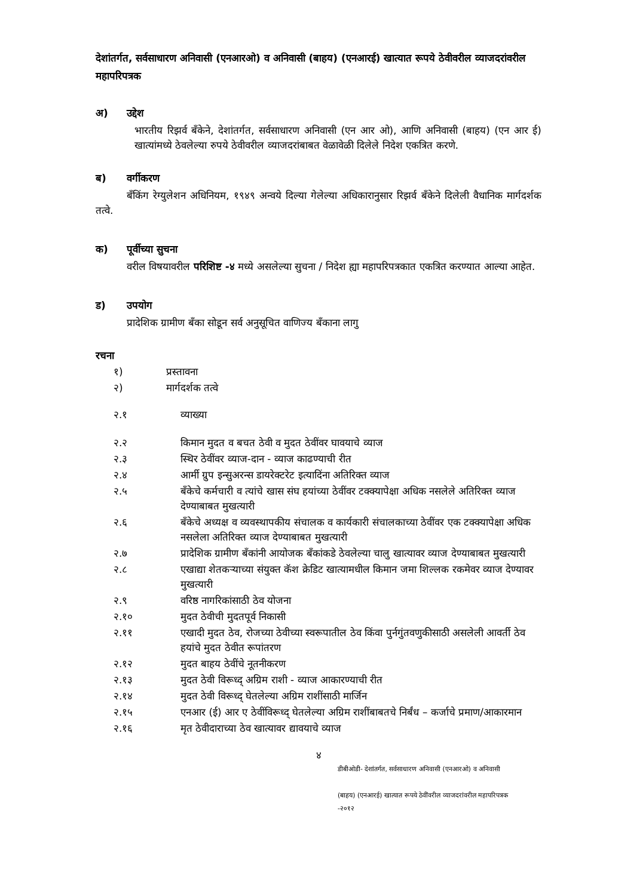देशांतर्गत, सर्वसाधारण अनिवासी (एनआरओ) व अनिवासी (बाहय) (एनआरई) खात्यात रूपये ठेवीवरील व्याजदरांवरील महापरिपत्रक
अ) उद्देश
भारतीय रिझर्व बँकेने, देशांतर्गत, सर्वसाधारण अनिवासी (एन आर ओ), आणि अनिवासी (बाहय) (एन आर ई) खात्यांमध्ये ठेवलेल्या रुपये ठेवीवरील व्याजदरांबाबत वेळावेळी दिलेले निदेश एकत्रित करणे.
ब) वर्गीकरण
बँकिंग रेग्युलेशन अधिनियम, १९४९ अन्वये दिल्या गेलेल्या अधिकारानुसार रिझर्व बँकेने दिलेली वैधानिक मार्गदर्शक तत्वे.
क) पूर्वीच्या सुचना
वरील विषयावरील परिशिष्ट -४ मध्ये असलेल्या सुचना / निदेश ह्या महापरिपत्रकात एकत्रित करण्यात आल्या आहेत.
ड) उपयोग
प्रादेशिक ग्रामीण बँका सोडून सर्व अनुसूचित वाणिज्य बँकाना लागु
रचना
१) प्रस्तावना
२) मार्गदर्शक तत्वे
२.१ व्याख्या
२.२ किमान मुदत व बचत ठेवी व मुदत ठेवींवर घावयाचे व्याज
२.३ स्थिर ठेवींवर व्याज-दान - व्याज काढण्याची रीत
२.४ आर्मी ग्रुप इन्सुअरन्स डायरेक्टरेट इत्यादिंना अतिरिक्त व्याज
२.५ बँकेचे कर्मचारी व त्यांचे खास संघ हयांच्या ठेवींवर टक्क्यापेक्षा अधिक नसलेले अतिरिक्त व्याज देण्याबाबत मुखत्यारी
२.६ बँकेचे अध्यक्ष व व्यवस्थापकीय संचालक व कार्यकारी संचालकाच्या ठेवींवर एक टक्क्यापेक्षा अधिक नसलेला अतिरिक्त व्याज देण्याबाबत मुखत्यारी
२.७ प्रादेशिक ग्रामीण बँकांनी आयोजक बँकांकडे ठेवलेल्या चालु खात्यावर व्याज देण्याबाबत मुखत्यारी
२.८ एखाद्या शेतकऱ्याच्या संयुक्त कॅश क्रेडिट खात्यामधील किमान जमा शिल्लक रकमेवर व्याज देण्यावर मुखत्यारी
२.९ वरिष्ठ नागरिकांसाठी ठेव योजना
२.१० मुदत ठेवीची मुदतपूर्व निकासी
२.११ एखादी मुदत ठेव, रोजच्या ठेवीच्या स्वरूपातील ठेव किंवा पुर्नगुंतवणुकीसाठी असलेली आवर्ती ठेव हयांचे मुदत ठेवीत रूपांतरण
२.१२ मुदत बाहय ठेवींचे नूतनीकरण
२.१३ मुदत ठेवी विरूध्द् अग्रिम राशी - व्याज आकारण्याची रीत
२.१४ मुदत ठेवी विरूध्द् घेतलेल्या अग्रिम राशींसाठी मार्जिन
२.१५ एनआर (ई) आर ए ठेवींविरूध्द् घेतलेल्या अग्रिम राशींबाबतचे निर्बंध – कर्जाचे प्रमाण/आकारमान
२.१६ मृत ठेवीदाराच्या ठेव खात्यावर द्यावयाचे व्याज
४
डीबीओडी- देशांतर्गत, सर्वसाधारण अनिवासी (एनआरओ) व अनिवासी
(बाहय) (एनआरई) खात्यात रूपये ठेवींवरील व्याजदरांवरील महापरिपत्रक
-२०१२